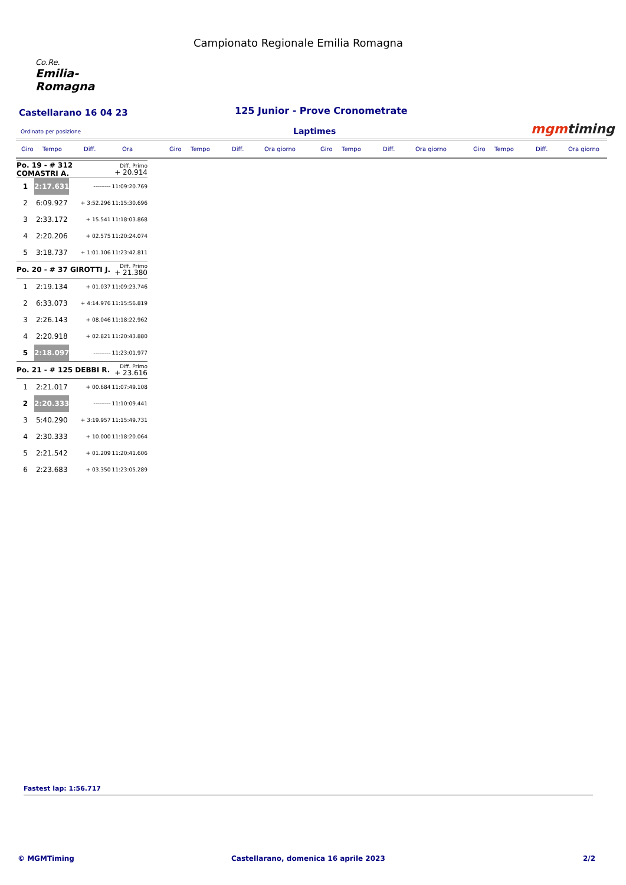Co.Re.
Emilia-Romagna
Campionato Regionale Emilia Romagna
Castellarano 16 04 23
125 Junior - Prove Cronometrate
Ordinato per posizione Laptimes mgmtiming
Giro Tempo Diff. Ora Giro Tempo Diff. Ora giorno Giro Tempo Diff. Ora giorno Giro Tempo Diff. Ora giorno
| Po. 19 - # 312 COMASTRI A. | | | Diff. Primo + 20.914 |
| 1 | 2:17.631 | --------- | 11:09:20.769 |
| 2 | 6:09.927 | + 3:52.296 | 11:15:30.696 |
| 3 | 2:33.172 | + 15.541 | 11:18:03.868 |
| 4 | 2:20.206 | + 02.575 | 11:20:24.074 |
| 5 | 3:18.737 | + 1:01.106 | 11:23:42.811 |
| Po. 20 - # 37 GIROTTI J. | | | Diff. Primo + 21.380 |
| 1 | 2:19.134 | + 01.037 | 11:09:23.746 |
| 2 | 6:33.073 | + 4:14.976 | 11:15:56.819 |
| 3 | 2:26.143 | + 08.046 | 11:18:22.962 |
| 4 | 2:20.918 | + 02.821 | 11:20:43.880 |
| 5 | 2:18.097 | --------- | 11:23:01.977 |
| Po. 21 - # 125 DEBBI R. | | | Diff. Primo + 23.616 |
| 1 | 2:21.017 | + 00.684 | 11:07:49.108 |
| 2 | 2:20.333 | --------- | 11:10:09.441 |
| 3 | 5:40.290 | + 3:19.957 | 11:15:49.731 |
| 4 | 2:30.333 | + 10.000 | 11:18:20.064 |
| 5 | 2:21.542 | + 01.209 | 11:20:41.606 |
| 6 | 2:23.683 | + 03.350 | 11:23:05.289 |
Fastest lap: 1:56.717
© MGMTiming
Castellarano, domenica 16 aprile 2023
2/2